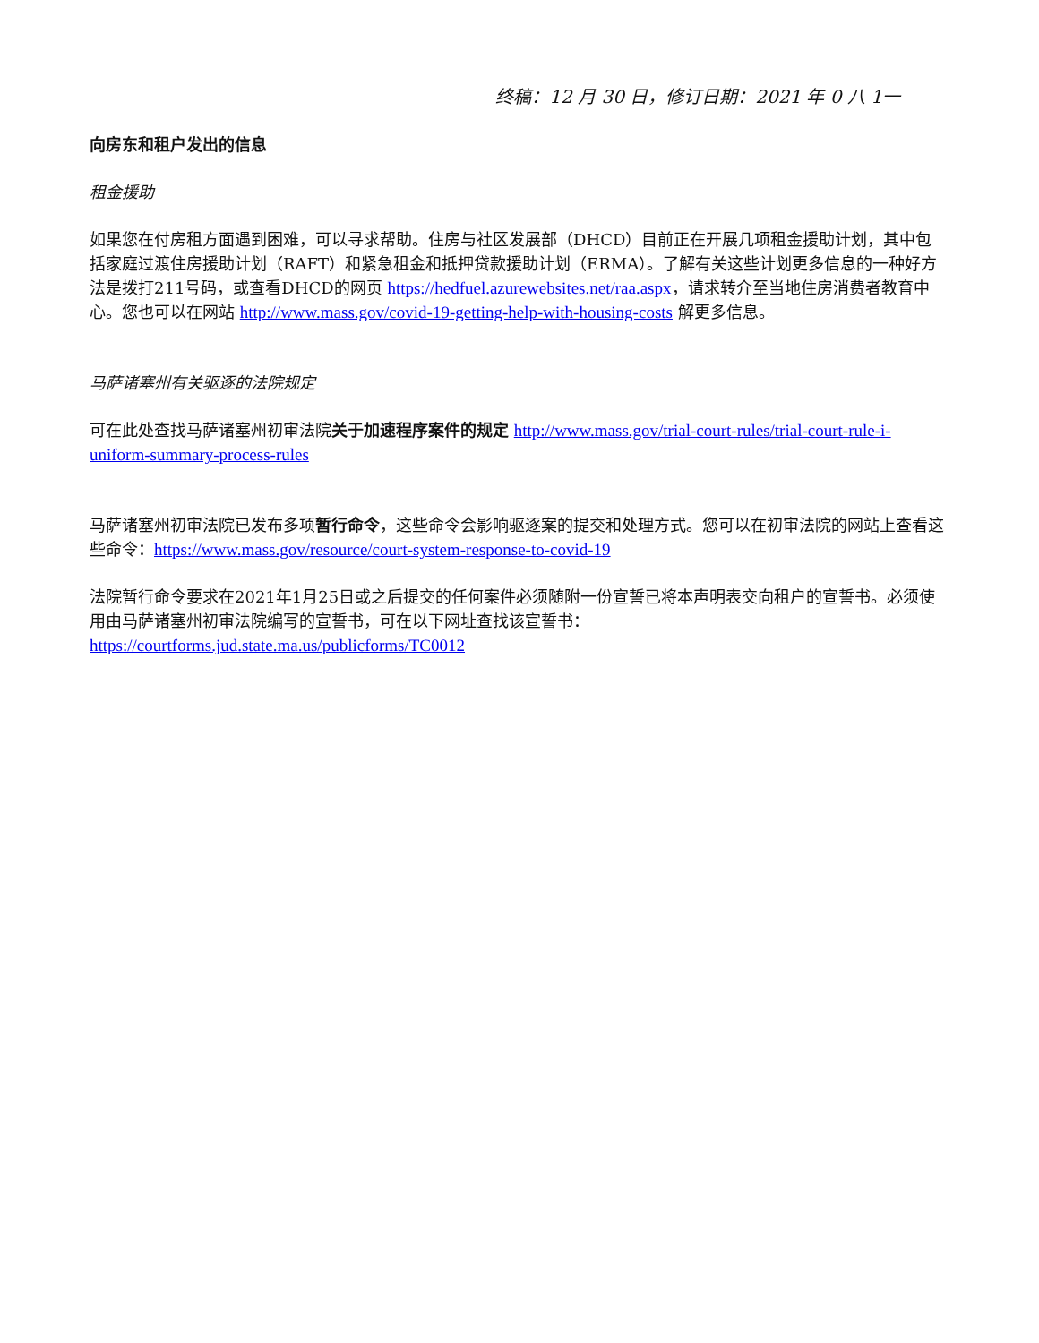终稿：12 月 30 日，修订日期：2021 年 0 八 1一
向房东和租户发出的信息
租金援助
如果您在付房租方面遇到困难，可以寻求帮助。住房与社区发展部（DHCD）目前正在开展几项租金援助计划，其中包括家庭过渡住房援助计划（RAFT）和紧急租金和抵押贷款援助计划（ERMA）。了解有关这些计划更多信息的一种好方法是拨打211号码，或查看DHCD的网页 https://hedfuel.azurewebsites.net/raa.aspx，请求转介至当地住房消费者教育中心。您也可以在网站 http://www.mass.gov/covid-19-getting-help-with-housing-costs 解更多信息。
马萨诸塞州有关驱逐的法院规定
可在此处查找马萨诸塞州初审法院关于加速程序案件的规定 http://www.mass.gov/trial-court-rules/trial-court-rule-i-uniform-summary-process-rules
马萨诸塞州初审法院已发布多项暂行命令，这些命令会影响驱逐案的提交和处理方式。您可以在初审法院的网站上查看这些命令：https://www.mass.gov/resource/court-system-response-to-covid-19
法院暂行命令要求在2021年1月25日或之后提交的任何案件必须随附一份宣誓已将本声明表交向租户的宣誓书。必须使用由马萨诸塞州初审法院编写的宣誓书，可在以下网址查找该宣誓书：
https://courtforms.jud.state.ma.us/publicforms/TC0012